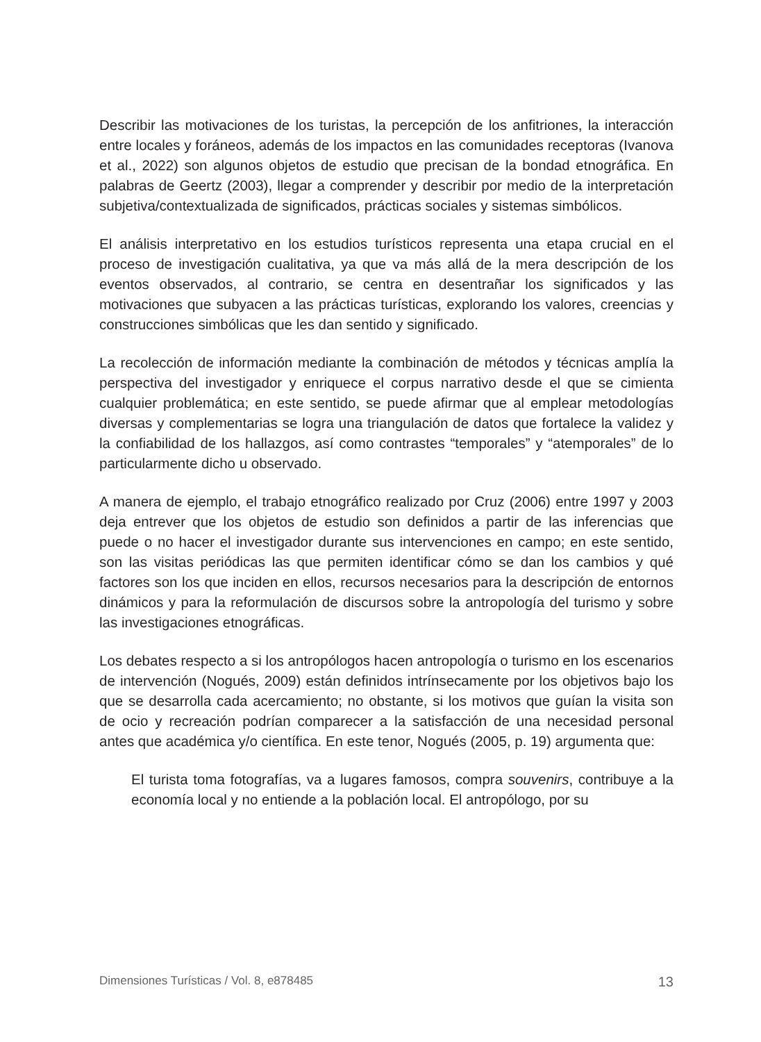Describir las motivaciones de los turistas, la percepción de los anfitriones, la interacción entre locales y foráneos, además de los impactos en las comunidades receptoras (Ivanova et al., 2022) son algunos objetos de estudio que precisan de la bondad etnográfica. En palabras de Geertz (2003), llegar a comprender y describir por medio de la interpretación subjetiva/contextualizada de significados, prácticas sociales y sistemas simbólicos.
El análisis interpretativo en los estudios turísticos representa una etapa crucial en el proceso de investigación cualitativa, ya que va más allá de la mera descripción de los eventos observados, al contrario, se centra en desentrañar los significados y las motivaciones que subyacen a las prácticas turísticas, explorando los valores, creencias y construcciones simbólicas que les dan sentido y significado.
La recolección de información mediante la combinación de métodos y técnicas amplía la perspectiva del investigador y enriquece el corpus narrativo desde el que se cimienta cualquier problemática; en este sentido, se puede afirmar que al emplear metodologías diversas y complementarias se logra una triangulación de datos que fortalece la validez y la confiabilidad de los hallazgos, así como contrastes “temporales” y “atemporales” de lo particularmente dicho u observado.
A manera de ejemplo, el trabajo etnográfico realizado por Cruz (2006) entre 1997 y 2003 deja entrever que los objetos de estudio son definidos a partir de las inferencias que puede o no hacer el investigador durante sus intervenciones en campo; en este sentido, son las visitas periódicas las que permiten identificar cómo se dan los cambios y qué factores son los que inciden en ellos, recursos necesarios para la descripción de entornos dinámicos y para la reformulación de discursos sobre la antropología del turismo y sobre las investigaciones etnográficas.
Los debates respecto a si los antropólogos hacen antropología o turismo en los escenarios de intervención (Nogués, 2009) están definidos intrínsecamente por los objetivos bajo los que se desarrolla cada acercamiento; no obstante, si los motivos que guían la visita son de ocio y recreación podrían comparecer a la satisfacción de una necesidad personal antes que académica y/o científica. En este tenor, Nogués (2005, p. 19) argumenta que:
El turista toma fotografías, va a lugares famosos, compra souvenirs, contribuye a la economía local y no entiende a la población local. El antropólogo, por su
Dimensiones Turísticas / Vol. 8, e878485 13